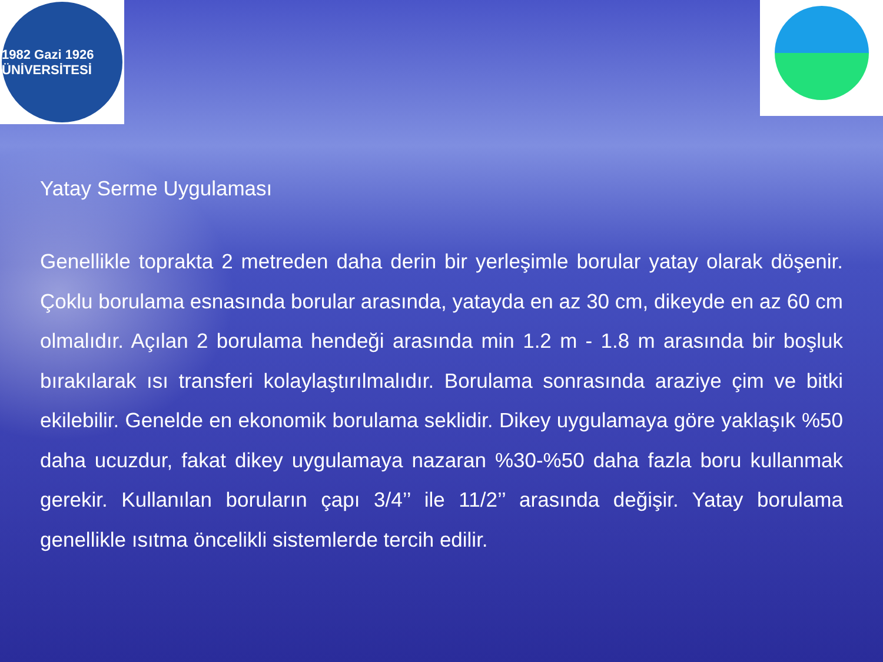1982 Gazi 1926 ÜNİVERSİTESİ
Yatay Serme Uygulaması
Genellikle toprakta 2 metreden daha derin bir yerleşimle borular yatay olarak döşenir. Çoklu borulama esnasında borular arasında, yatayda en az 30 cm, dikeyde en az 60 cm olmalıdır. Açılan 2 borulama hendeği arasında min 1.2 m - 1.8 m arasında bir boşluk bırakılarak ısı transferi kolaylaştırılmalıdır. Borulama sonrasında araziye çim ve bitki ekilebilir. Genelde en ekonomik borulama seklidir. Dikey uygulamaya göre yaklaşık %50 daha ucuzdur, fakat dikey uygulamaya nazaran %30-%50 daha fazla boru kullanmak gerekir. Kullanılan boruların çapı 3/4’’ ile 11/2’’ arasında değişir. Yatay borulama genellikle ısıtma öncelikli sistemlerde tercih edilir.